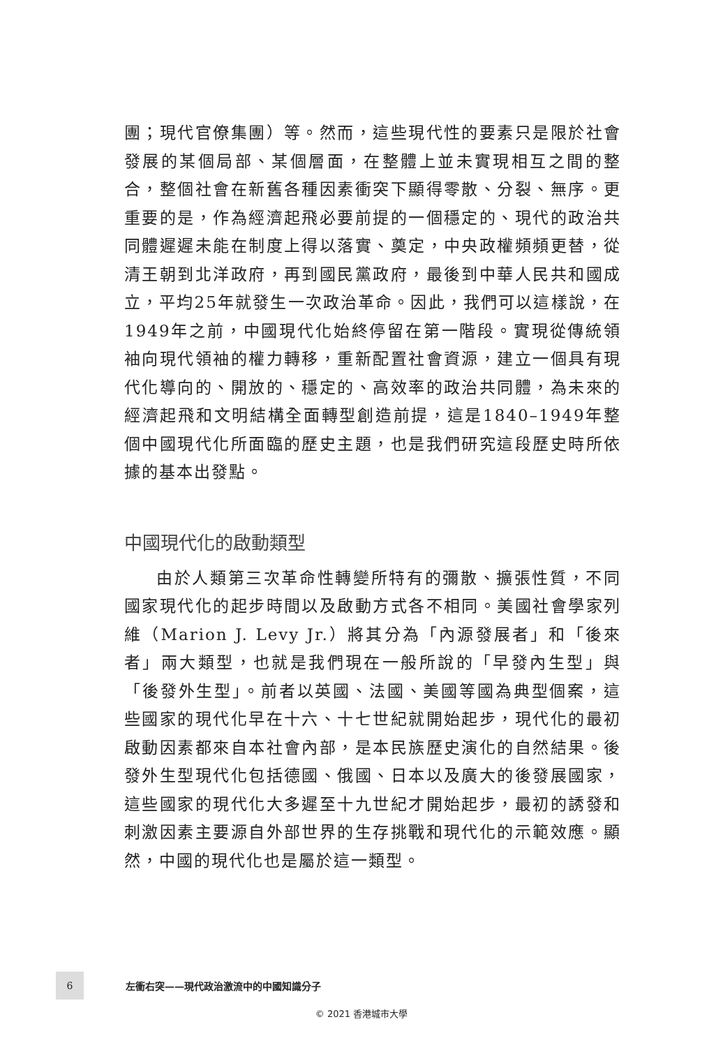團；現代官僚集團）等。然而，這些現代性的要素只是限於社會發展的某個局部、某個層面，在整體上並未實現相互之間的整合，整個社會在新舊各種因素衝突下顯得零散、分裂、無序。更重要的是，作為經濟起飛必要前提的一個穩定的、現代的政治共同體遲遲未能在制度上得以落實、奠定，中央政權頻頻更替，從清王朝到北洋政府，再到國民黨政府，最後到中華人民共和國成立，平均25年就發生一次政治革命。因此，我們可以這樣說，在1949年之前，中國現代化始終停留在第一階段。實現從傳統領袖向現代領袖的權力轉移，重新配置社會資源，建立一個具有現代化導向的、開放的、穩定的、高效率的政治共同體，為未來的經濟起飛和文明結構全面轉型創造前提，這是1840–1949年整個中國現代化所面臨的歷史主題，也是我們研究這段歷史時所依據的基本出發點。
中國現代化的啟動類型
由於人類第三次革命性轉變所特有的彌散、擴張性質，不同國家現代化的起步時間以及啟動方式各不相同。美國社會學家列維（Marion J. Levy Jr.）將其分為「內源發展者」和「後來者」兩大類型，也就是我們現在一般所說的「早發內生型」與「後發外生型」。前者以英國、法國、美國等國為典型個案，這些國家的現代化早在十六、十七世紀就開始起步，現代化的最初啟動因素都來自本社會內部，是本民族歷史演化的自然結果。後發外生型現代化包括德國、俄國、日本以及廣大的後發展國家，這些國家的現代化大多遲至十九世紀才開始起步，最初的誘發和刺激因素主要源自外部世界的生存挑戰和現代化的示範效應。顯然，中國的現代化也是屬於這一類型。
6
左衝右突——現代政治激流中的中國知識分子
© 2021 香港城市大學